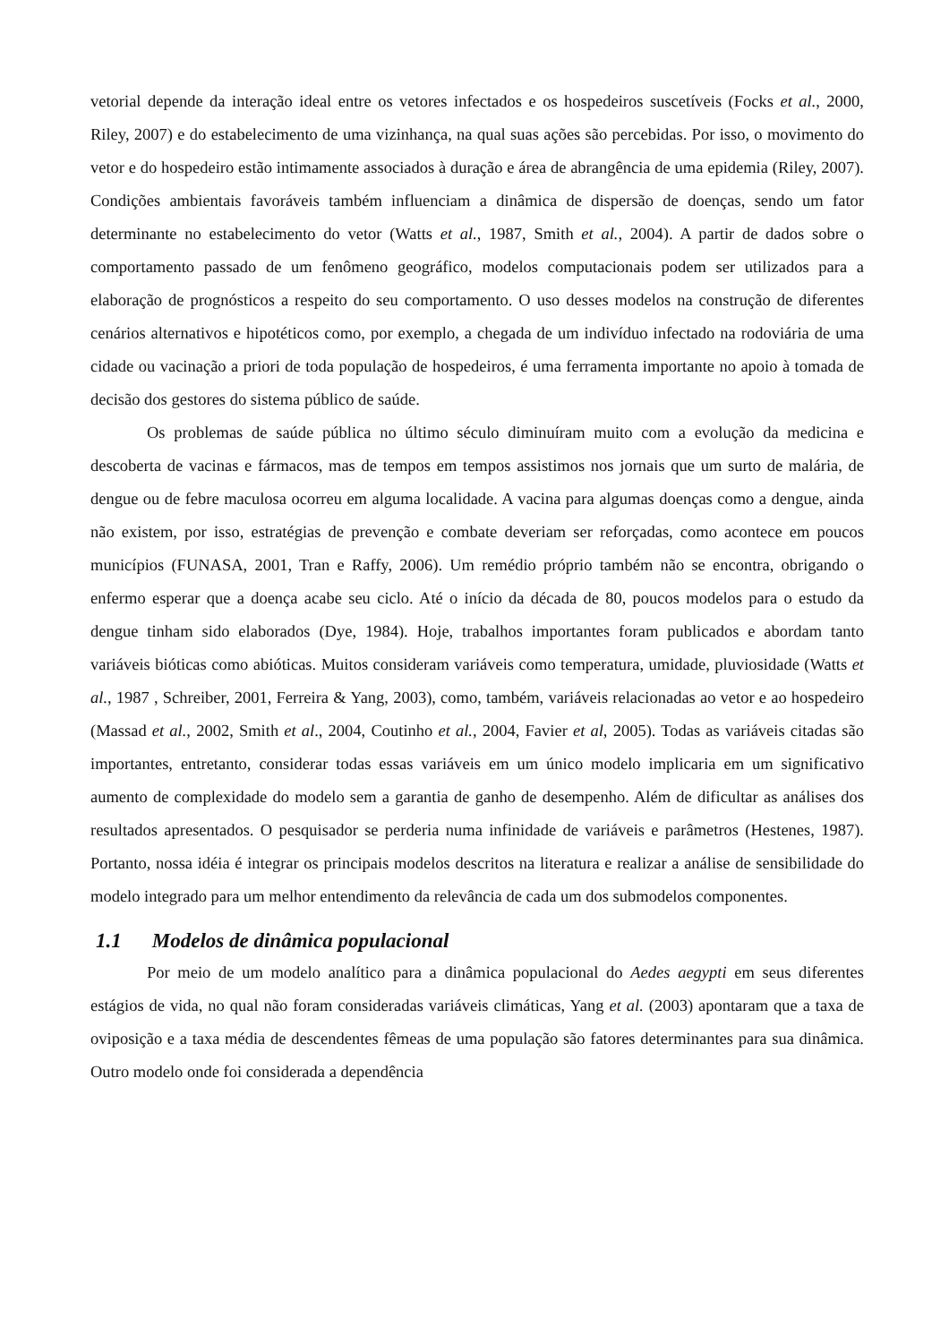vetorial depende da interação ideal entre os vetores infectados e os hospedeiros suscetíveis (Focks et al., 2000, Riley, 2007) e do estabelecimento de uma vizinhança, na qual suas ações são percebidas. Por isso, o movimento do vetor e do hospedeiro estão intimamente associados à duração e área de abrangência de uma epidemia (Riley, 2007). Condições ambientais favoráveis também influenciam a dinâmica de dispersão de doenças, sendo um fator determinante no estabelecimento do vetor (Watts et al., 1987, Smith et al., 2004). A partir de dados sobre o comportamento passado de um fenômeno geográfico, modelos computacionais podem ser utilizados para a elaboração de prognósticos a respeito do seu comportamento. O uso desses modelos na construção de diferentes cenários alternativos e hipotéticos como, por exemplo, a chegada de um indivíduo infectado na rodoviária de uma cidade ou vacinação a priori de toda população de hospedeiros, é uma ferramenta importante no apoio à tomada de decisão dos gestores do sistema público de saúde.
Os problemas de saúde pública no último século diminuíram muito com a evolução da medicina e descoberta de vacinas e fármacos, mas de tempos em tempos assistimos nos jornais que um surto de malária, de dengue ou de febre maculosa ocorreu em alguma localidade. A vacina para algumas doenças como a dengue, ainda não existem, por isso, estratégias de prevenção e combate deveriam ser reforçadas, como acontece em poucos municípios (FUNASA, 2001, Tran e Raffy, 2006). Um remédio próprio também não se encontra, obrigando o enfermo esperar que a doença acabe seu ciclo. Até o início da década de 80, poucos modelos para o estudo da dengue tinham sido elaborados (Dye, 1984). Hoje, trabalhos importantes foram publicados e abordam tanto variáveis bióticas como abióticas. Muitos consideram variáveis como temperatura, umidade, pluviosidade (Watts et al., 1987 , Schreiber, 2001, Ferreira & Yang, 2003), como, também, variáveis relacionadas ao vetor e ao hospedeiro (Massad et al., 2002, Smith et al., 2004, Coutinho et al., 2004, Favier et al, 2005). Todas as variáveis citadas são importantes, entretanto, considerar todas essas variáveis em um único modelo implicaria em um significativo aumento de complexidade do modelo sem a garantia de ganho de desempenho. Além de dificultar as análises dos resultados apresentados. O pesquisador se perderia numa infinidade de variáveis e parâmetros (Hestenes, 1987). Portanto, nossa idéia é integrar os principais modelos descritos na literatura e realizar a análise de sensibilidade do modelo integrado para um melhor entendimento da relevância de cada um dos submodelos componentes.
1.1 Modelos de dinâmica populacional
Por meio de um modelo analítico para a dinâmica populacional do Aedes aegypti em seus diferentes estágios de vida, no qual não foram consideradas variáveis climáticas, Yang et al. (2003) apontaram que a taxa de oviposição e a taxa média de descendentes fêmeas de uma população são fatores determinantes para sua dinâmica. Outro modelo onde foi considerada a dependência